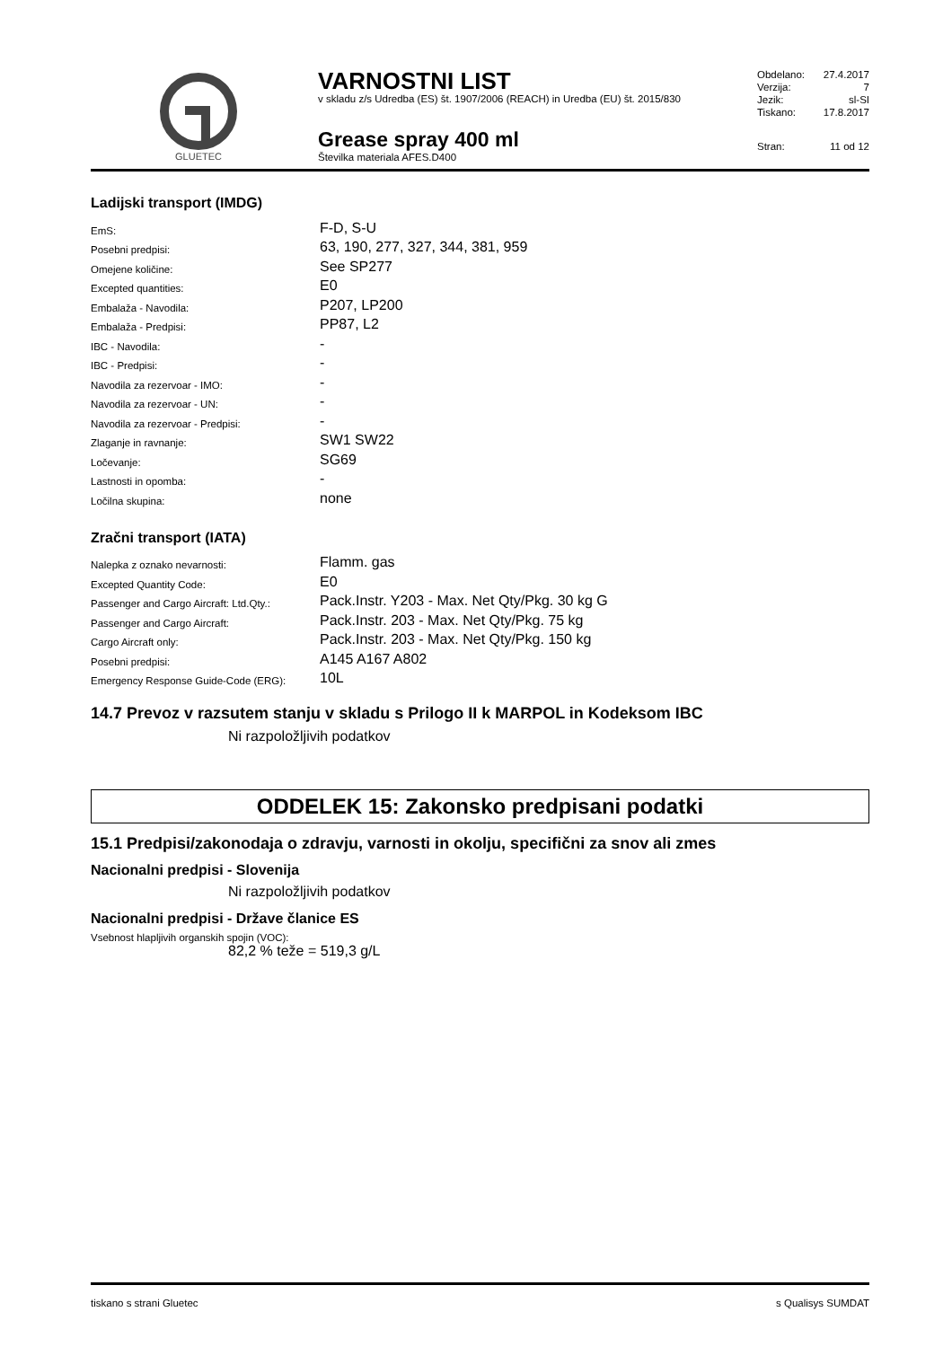GLUETEC
VARNOSTNI LIST
v skladu z/s Udredba (ES) št. 1907/2006 (REACH) in Uredba (EU) št. 2015/830
Grease spray 400 ml
Številka materiala AFES.D400
Obdelano: 27.4.2017
Verzija: 7
Jezik: sl-SI
Tiskano: 17.8.2017
Stran: 11 od 12
Ladijski transport (IMDG)
| EmS: | F-D, S-U |
| Posebni predpisi: | 63, 190, 277, 327, 344, 381, 959 |
| Omejene količine: | See SP277 |
| Excepted quantities: | E0 |
| Embalaža - Navodila: | P207, LP200 |
| Embalaža - Predpisi: | PP87, L2 |
| IBC - Navodila: | - |
| IBC - Predpisi: | - |
| Navodila za rezervoar - IMO: | - |
| Navodila za rezervoar - UN: | - |
| Navodila za rezervoar - Predpisi: | - |
| Zlaganje in ravnanje: | SW1 SW22 |
| Ločevanje: | SG69 |
| Lastnosti in opomba: | - |
| Ločilna skupina: | none |
Zračni transport (IATA)
| Nalepka z oznako nevarnosti: | Flamm. gas |
| Excepted Quantity Code: | E0 |
| Passenger and Cargo Aircraft: Ltd.Qty.: | Pack.Instr. Y203 - Max. Net Qty/Pkg. 30 kg G |
| Passenger and Cargo Aircraft: | Pack.Instr. 203 - Max. Net Qty/Pkg. 75 kg |
| Cargo Aircraft only: | Pack.Instr. 203 - Max. Net Qty/Pkg. 150 kg |
| Posebni predpisi: | A145 A167 A802 |
| Emergency Response Guide-Code (ERG): | 10L |
14.7 Prevoz v razsutem stanju v skladu s Prilogo II k MARPOL in Kodeksom IBC
Ni razpoložljivih podatkov
ODDELEK 15: Zakonsko predpisani podatki
15.1 Predpisi/zakonodaja o zdravju, varnosti in okolju, specifični za snov ali zmes
Nacionalni predpisi - Slovenija
Ni razpoložljivih podatkov
Nacionalni predpisi - Države članice ES
Vsebnost hlapljivih organskih spojin (VOC):
82,2 % teže = 519,3 g/L
tiskano s strani Gluetec s Qualisys SUMDAT